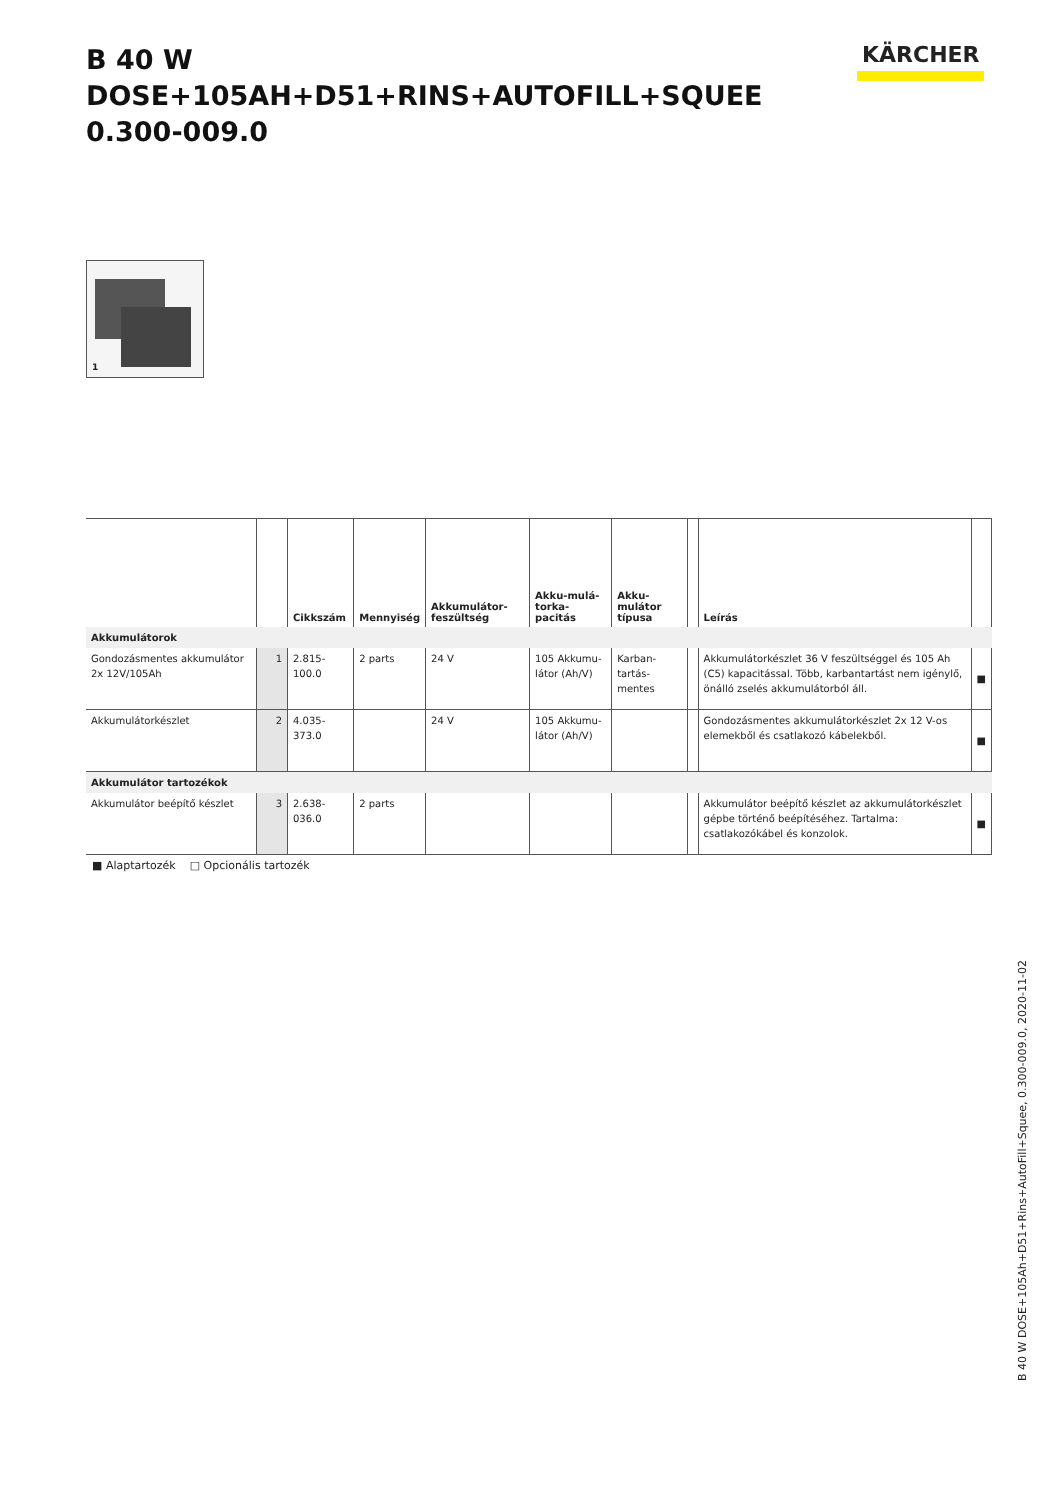B 40 W DOSE+105AH+D51+RINS+AUTOFILL+SQUEE
0.300-009.0
KÄRCHER
1
| | | Cikkszám | Mennyiség | Akkumulátor-feszültség | Akku-mulá-torka-pacitás | Akku-mulátor típusa | | Leírás | |
| --- | --- | --- | --- | --- | --- | --- | --- | --- | --- |
| Akkumulátorok | | | | | | | | | |
| Gondozásmentes akkumulátor 2x 12V/105Ah | 1 | 2.815-100.0 | 2 parts | 24 V | 105 Akkumu-látor (Ah/V) | Karban-tartás-mentes | | Akkumulátorkészlet 36 V feszültséggel és 105 Ah (C5) kapacitással. Több, karbantartást nem igénylő, önálló zselés akkumulátorból áll. | ■ |
| Akkumulátorkészlet | 2 | 4.035-373.0 | | 24 V | 105 Akkumu-látor (Ah/V) | | | Gondozásmentes akkumulátorkészlet 2x 12 V-os elemekből és csatlakozó kábelekből. | ■ |
| Akkumulátor tartozékok | | | | | | | | | |
| Akkumulátor beépítő készlet | 3 | 2.638-036.0 | 2 parts | | | | | Akkumulátor beépítő készlet az akkumulátorkészlet gépbe történő beépítéséhez. Tartalma: csatlakozókábel és konzolok. | ■ |
■ Alaptartozék □ Opcionális tartozék
B 40 W DOSE+105Ah+D51+Rins+AutoFill+Squee, 0.300-009.0, 2020-11-02